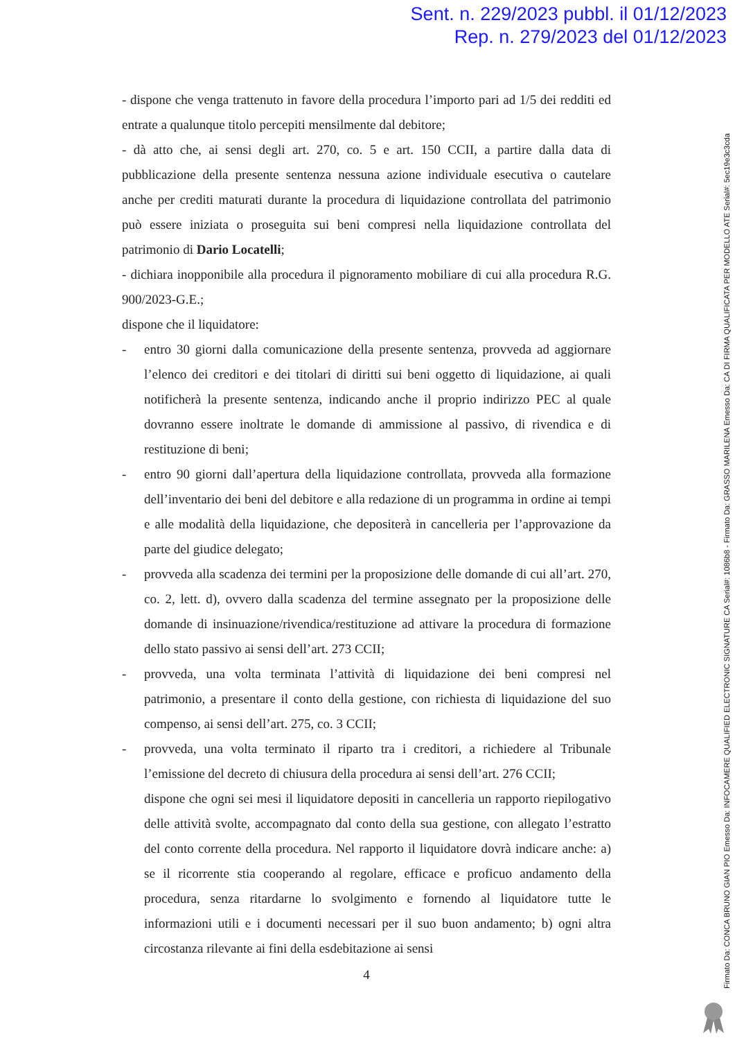Sent. n. 229/2023 pubbl. il 01/12/2023
Rep. n. 279/2023 del 01/12/2023
- dispone che venga trattenuto in favore della procedura l’importo pari ad 1/5 dei redditi ed entrate a qualunque titolo percepiti mensilmente dal debitore;
- dà atto che, ai sensi degli art. 270, co. 5 e art. 150 CCII, a partire dalla data di pubblicazione della presente sentenza nessuna azione individuale esecutiva o cautelare anche per crediti maturati durante la procedura di liquidazione controllata del patrimonio può essere iniziata o proseguita sui beni compresi nella liquidazione controllata del patrimonio di Dario Locatelli;
- dichiara inopponibile alla procedura il pignoramento mobiliare di cui alla procedura R.G. 900/2023-G.E.;
dispone che il liquidatore:
- entro 30 giorni dalla comunicazione della presente sentenza, provveda ad aggiornare l’elenco dei creditori e dei titolari di diritti sui beni oggetto di liquidazione, ai quali notificherà la presente sentenza, indicando anche il proprio indirizzo PEC al quale dovranno essere inoltrate le domande di ammissione al passivo, di rivendica e di restituzione di beni;
- entro 90 giorni dall’apertura della liquidazione controllata, provveda alla formazione dell’inventario dei beni del debitore e alla redazione di un programma in ordine ai tempi e alle modalità della liquidazione, che depositerà in cancelleria per l’approvazione da parte del giudice delegato;
- provveda alla scadenza dei termini per la proposizione delle domande di cui all’art. 270, co. 2, lett. d), ovvero dalla scadenza del termine assegnato per la proposizione delle domande di insinuazione/rivendica/restituzione ad attivare la procedura di formazione dello stato passivo ai sensi dell’art. 273 CCII;
- provveda, una volta terminata l’attività di liquidazione dei beni compresi nel patrimonio, a presentare il conto della gestione, con richiesta di liquidazione del suo compenso, ai sensi dell’art. 275, co. 3 CCII;
- provveda, una volta terminato il riparto tra i creditori, a richiedere al Tribunale l’emissione del decreto di chiusura della procedura ai sensi dell’art. 276 CCII;
dispone che ogni sei mesi il liquidatore depositi in cancelleria un rapporto riepilogativo delle attività svolte, accompagnato dal conto della sua gestione, con allegato l’estratto del conto corrente della procedura. Nel rapporto il liquidatore dovrà indicare anche: a) se il ricorrente stia cooperando al regolare, efficace e proficuo andamento della procedura, senza ritardarne lo svolgimento e fornendo al liquidatore tutte le informazioni utili e i documenti necessari per il suo buon andamento; b) ogni altra circostanza rilevante ai fini della esdebitazione ai sensi
4
Firmato Da: CONCA BRUNO GIAN PIO Emesso Da: INFOCAMERE QUALIFIED ELECTRONIC SIGNATURE CA Serial#: 1086b8 - Firmato Da: GRASSO MARILENA Emesso Da: CA DI FIRMA QUALIFICATA PER MODELLO ATE Serial#: 5ec19e3c3cda